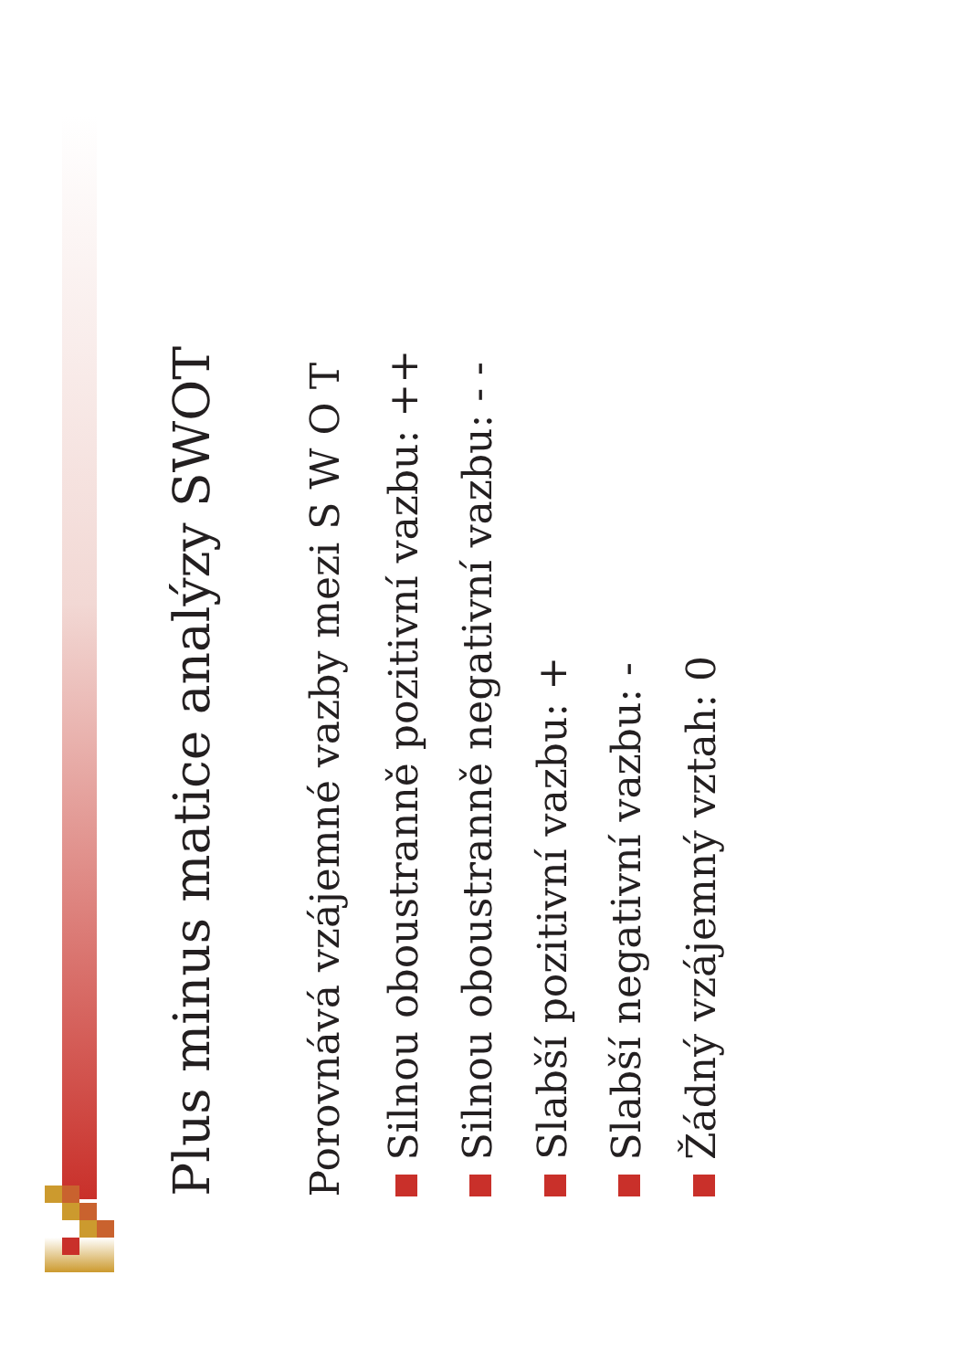Plus minus matice analýzy SWOT
Porovnává vzájemné vazby mezi S W O T
Silnou oboustranně pozitivní vazbu: ++
Silnou oboustranně negativní vazbu: - -
Slabší pozitivní vazbu: +
Slabší negativní vazbu: -
Žádný vzájemný vztah: 0